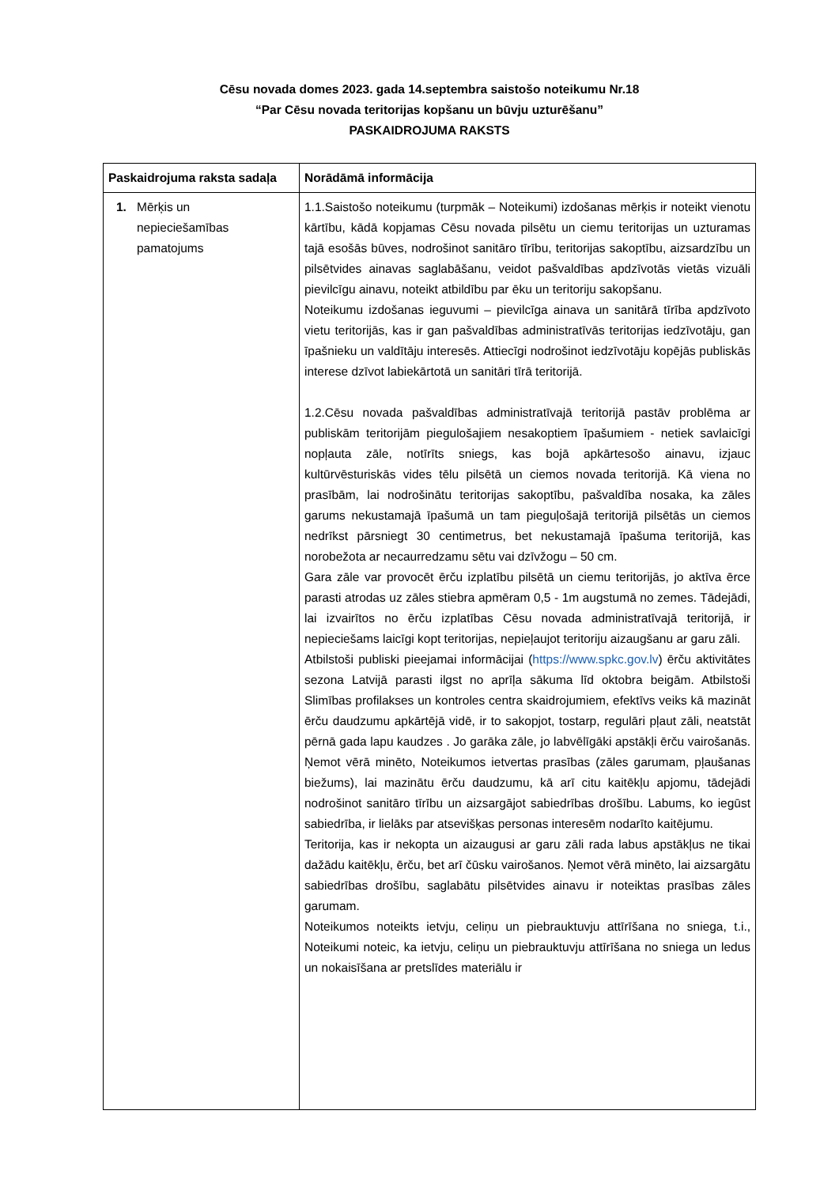Cēsu novada domes 2023. gada 14.septembra saistošo noteikumu Nr.18
“Par Cēsu novada teritorijas kopšanu un būvju uzturēšanu”
PASKAIDROJUMA RAKSTS
| Paskaidrojuma raksta sadaļa | Norādāmā informācija |
| --- | --- |
| 1. Mērķis un nepieciešamības pamatojums | 1.1.Saistošo noteikumu (turpmāk – Noteikumi) izdošanas mērķis ir noteikt vienotu kārtību, kādā kopjamas Cēsu novada pilsētu un ciemu teritorijas un uzturamas tajā esošās būves, nodrošinot sanitāro tīrību, teritorijas sakoptību, aizsardzību un pilsētvides ainavas saglabāšanu, veidot pašvaldības apdzīvotās vietās vizuāli pievilcīgu ainavu, noteikt atbildību par ēku un teritoriju sakopšanu. Noteikumu izdošanas ieguvumi – pievilcīga ainava un sanitārā tīrība apdzīvoto vietu teritorijās, kas ir gan pašvaldības administratīvās teritorijas iedzīvotāju, gan īpašnieku un valdītāju interesēs. Attiecīgi nodrošinot iedzīvotāju kopējās publiskās interese dzīvot labiekārtotā un sanitāri tīrā teritorijā. 1.2.Cēsu novada pašvaldības administratīvajā teritorijā pastāv problēma ar publiskām teritorijām piegulošajiem nesakoptiem īpašumiem - netiek savlaicīgi nopļauta zāle, notīrīts sniegs, kas bojā apkārtesošo ainavu, izjauc kultūrvēsturiskās vides tēlu pilsētā un ciemos novada teritorijā. Kā viena no prasībām, lai nodrošinātu teritorijas sakoptību, pašvaldība nosaka, ka zāles garums nekustamajā īpašumā un tam pieguļošajā teritorijā pilsētās un ciemos nedrīkst pārsniegt 30 centimetrus, bet nekustamajā īpašuma teritorijā, kas norobežota ar necaurredzamu sētu vai dzīvžogu – 50 cm. Gara zāle var provocēt ērču izplatību pilsētā un ciemu teritorijās, jo aktīva ērce parasti atrodas uz zāles stiebra apmēram 0,5 - 1m augstumā no zemes. Tādejādi, lai izvairītos no ērču izplatības Cēsu novada administratīvajā teritorijā, ir nepieciešams laicīgi kopt teritorijas, nepieļaujot teritoriju aizaugšanu ar garu zāli. Atbilstoši publiski pieejamai informācijai ( https://www.spkc.gov.lv ) ērču aktivitātes sezona Latvijā parasti ilgst no aprīļa sākuma līd oktobra beigām. Atbilstoši Slimības profilakses un kontroles centra skaidrojumiem, efektīvs veiks kā mazināt ērču daudzumu apkārtējā vidē, ir to sakopjot, tostarp, regulāri pļaut zāli, neatstāt pērnā gada lapu kaudzes . Jo garāka zāle, jo labvēlīgāki apstākļi ērču vairošanās. Ņemot vērā minēto, Noteikumos ietvertas prasības (zāles garumam, pļaušanas biežums), lai mazinātu ērču daudzumu, kā arī citu kaitēkļu apjomu, tādejādi nodrošinot sanitāro tīrību un aizsargājot sabiedrības drošību. Labums, ko iegūst sabiedrība, ir lielāks par atsevišķas personas interesēm nodarīto kaitējumu. Teritorija, kas ir nekopta un aizaugusi ar garu zāli rada labus apstākļus ne tikai dažādu kaitēkļu, ērču, bet arī čūsku vairošanos. Ņemot vērā minēto, lai aizsargātu sabiedrības drošību, saglabātu pilsētvides ainavu ir noteiktas prasības zāles garumam. Noteikumos noteikts ietvju, celiņu un piebrauktuvju attīrīšana no sniega, t.i., Noteikumi noteic, ka ietvju, celiņu un piebrauktuvju attīrīšana no sniega un ledus un nokaisīšana ar pretslīdes materiālu ir |